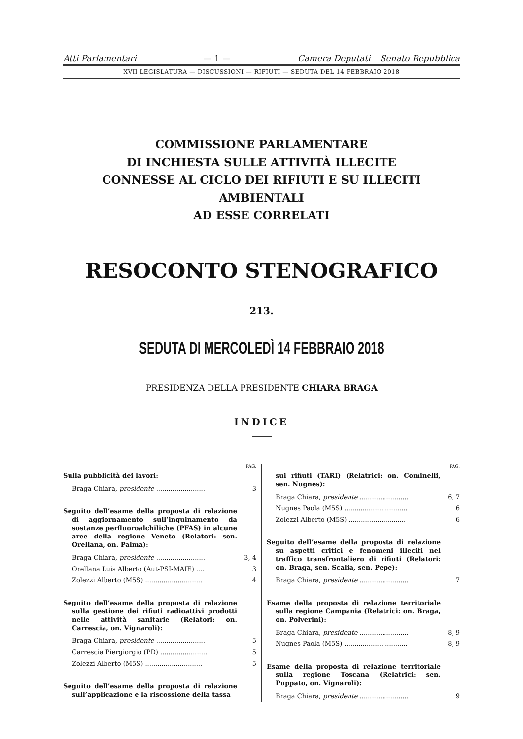Atti Parlamentari — 1 — Camera Deputati – Senato Repubblica
XVII LEGISLATURA — DISCUSSIONI — RIFIUTI — SEDUTA DEL 14 FEBBRAIO 2018
COMMISSIONE PARLAMENTARE
DI INCHIESTA SULLE ATTIVITÀ ILLECITE
CONNESSE AL CICLO DEI RIFIUTI E SU ILLECITI AMBIENTALI
AD ESSE CORRELATI
RESOCONTO STENOGRAFICO
213.
SEDUTA DI MERCOLEDÌ 14 FEBBRAIO 2018
PRESIDENZA DELLA PRESIDENTE CHIARA BRAGA
INDICE
PAG.
Sulla pubblicità dei lavori:
Braga Chiara, presidente ........................ 3
Seguito dell’esame della proposta di relazione di aggiornamento sull’inquinamento da sostanze perfluoroalchiliche (PFAS) in alcune aree della regione Veneto (Relatori: sen. Orellana, on. Palma):
Braga Chiara, presidente ........................ 3, 4
Orellana Luis Alberto (Aut-PSI-MAIE) .... 3
Zolezzi Alberto (M5S) ............................ 4
Seguito dell’esame della proposta di relazione sulla gestione dei rifiuti radioattivi prodotti nelle attività sanitarie (Relatori: on. Carrescia, on. Vignaroli):
Braga Chiara, presidente ........................ 5
Carrescia Piergiorgio (PD) ....................... 5
Zolezzi Alberto (M5S) ............................ 5
Seguito dell’esame della proposta di relazione sull’applicazione e la riscossione della tassa
PAG.
sui rifiuti (TARI) (Relatrici: on. Cominelli, sen. Nugnes):
Braga Chiara, presidente ........................ 6, 7
Nugnes Paola (M5S) ............................... 6
Zolezzi Alberto (M5S) ............................ 6
Seguito dell’esame della proposta di relazione su aspetti critici e fenomeni illeciti nel traffico transfrontaliero di rifiuti (Relatori: on. Braga, sen. Scalia, sen. Pepe):
Braga Chiara, presidente ........................ 7
Esame della proposta di relazione territoriale sulla regione Campania (Relatrici: on. Braga, on. Polverini):
Braga Chiara, presidente ........................ 8, 9
Nugnes Paola (M5S) ............................... 8, 9
Esame della proposta di relazione territoriale sulla regione Toscana (Relatrici: sen. Puppato, on. Vignaroli):
Braga Chiara, presidente ........................ 9